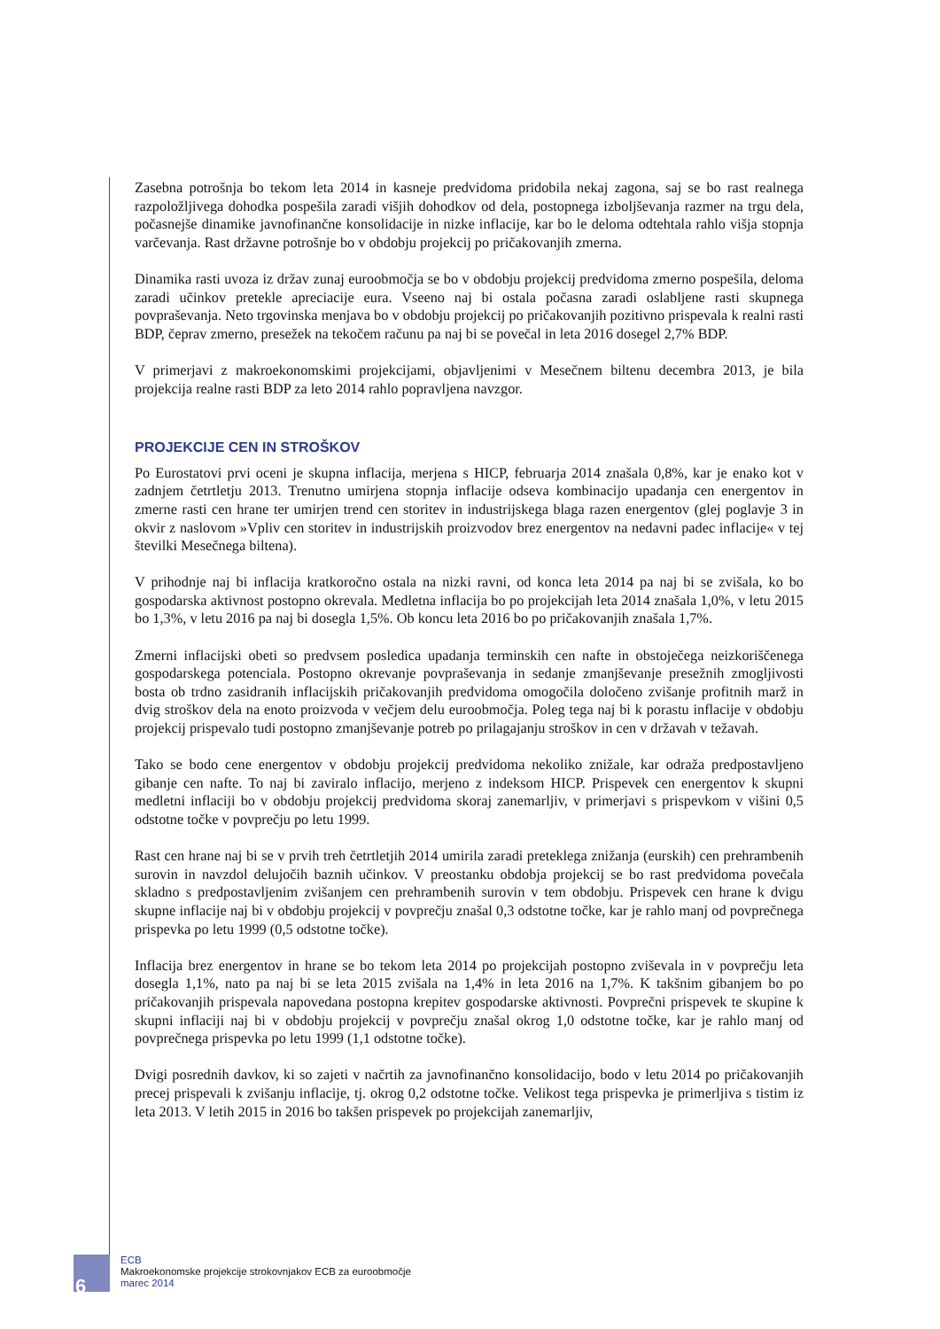Zasebna potrošnja bo tekom leta 2014 in kasneje predvidoma pridobila nekaj zagona, saj se bo rast realnega razpoložljivega dohodka pospešila zaradi višjih dohodkov od dela, postopnega izboljševanja razmer na trgu dela, počasnejše dinamike javnofinančne konsolidacije in nizke inflacije, kar bo le deloma odtehtala rahlo višja stopnja varčevanja. Rast državne potrošnje bo v obdobju projekcij po pričakovanjih zmerna.
Dinamika rasti uvoza iz držav zunaj euroobmočja se bo v obdobju projekcij predvidoma zmerno pospešila, deloma zaradi učinkov pretekle apreciacije eura. Vseeno naj bi ostala počasna zaradi oslabljene rasti skupnega povpraševanja. Neto trgovinska menjava bo v obdobju projekcij po pričakovanjih pozitivno prispevala k realni rasti BDP, čeprav zmerno, presežek na tekočem računu pa naj bi se povečal in leta 2016 dosegel 2,7% BDP.
V primerjavi z makroekonomskimi projekcijami, objavljenimi v Mesečnem biltenu decembra 2013, je bila projekcija realne rasti BDP za leto 2014 rahlo popravljena navzgor.
PROJEKCIJE CEN IN STROŠKOV
Po Eurostatovi prvi oceni je skupna inflacija, merjena s HICP, februarja 2014 znašala 0,8%, kar je enako kot v zadnjem četrtletju 2013. Trenutno umirjena stopnja inflacije odseva kombinacijo upadanja cen energentov in zmerne rasti cen hrane ter umirjen trend cen storitev in industrijskega blaga razen energentov (glej poglavje 3 in okvir z naslovom »Vpliv cen storitev in industrijskih proizvodov brez energentov na nedavni padec inflacije« v tej številki Mesečnega biltena).
V prihodnje naj bi inflacija kratkoročno ostala na nizki ravni, od konca leta 2014 pa naj bi se zvišala, ko bo gospodarska aktivnost postopno okrevala. Medletna inflacija bo po projekcijah leta 2014 znašala 1,0%, v letu 2015 bo 1,3%, v letu 2016 pa naj bi dosegla 1,5%. Ob koncu leta 2016 bo po pričakovanjih znašala 1,7%.
Zmerni inflacijski obeti so predvsem posledica upadanja terminskih cen nafte in obstoječega neizkoriščenega gospodarskega potenciala. Postopno okrevanje povpraševanja in sedanje zmanjševanje presežnih zmogljivosti bosta ob trdno zasidranih inflacijskih pričakovanjih predvidoma omogočila določeno zvišanje profitnih marž in dvig stroškov dela na enoto proizvoda v večjem delu euroobmočja. Poleg tega naj bi k porastu inflacije v obdobju projekcij prispevalo tudi postopno zmanjševanje potreb po prilagajanju stroškov in cen v državah v težavah.
Tako se bodo cene energentov v obdobju projekcij predvidoma nekoliko znižale, kar odraža predpostavljeno gibanje cen nafte. To naj bi zaviralo inflacijo, merjeno z indeksom HICP. Prispevek cen energentov k skupni medletni inflaciji bo v obdobju projekcij predvidoma skoraj zanemarljiv, v primerjavi s prispevkom v višini 0,5 odstotne točke v povprečju po letu 1999.
Rast cen hrane naj bi se v prvih treh četrtletjih 2014 umirila zaradi preteklega znižanja (eurskih) cen prehrambenih surovin in navzdol delujočih baznih učinkov. V preostanku obdobja projekcij se bo rast predvidoma povečala skladno s predpostavljenim zvišanjem cen prehrambenih surovin v tem obdobju. Prispevek cen hrane k dvigu skupne inflacije naj bi v obdobju projekcij v povprečju znašal 0,3 odstotne točke, kar je rahlo manj od povprečnega prispevka po letu 1999 (0,5 odstotne točke).
Inflacija brez energentov in hrane se bo tekom leta 2014 po projekcijah postopno zviševala in v povprečju leta dosegla 1,1%, nato pa naj bi se leta 2015 zvišala na 1,4% in leta 2016 na 1,7%. K takšnim gibanjem bo po pričakovanjih prispevala napovedana postopna krepitev gospodarske aktivnosti. Povprečni prispevek te skupine k skupni inflaciji naj bi v obdobju projekcij v povprečju znašal okrog 1,0 odstotne točke, kar je rahlo manj od povprečnega prispevka po letu 1999 (1,1 odstotne točke).
Dvigi posrednih davkov, ki so zajeti v načrtih za javnofinančno konsolidacijo, bodo v letu 2014 po pričakovanjih precej prispevali k zvišanju inflacije, tj. okrog 0,2 odstotne točke. Velikost tega prispevka je primerljiva s tistim iz leta 2013. V letih 2015 in 2016 bo takšen prispevek po projekcijah zanemarljiv,
6
ECB
Makroekonomske projekcije strokovnjakov ECB za euroobmočje
marec 2014